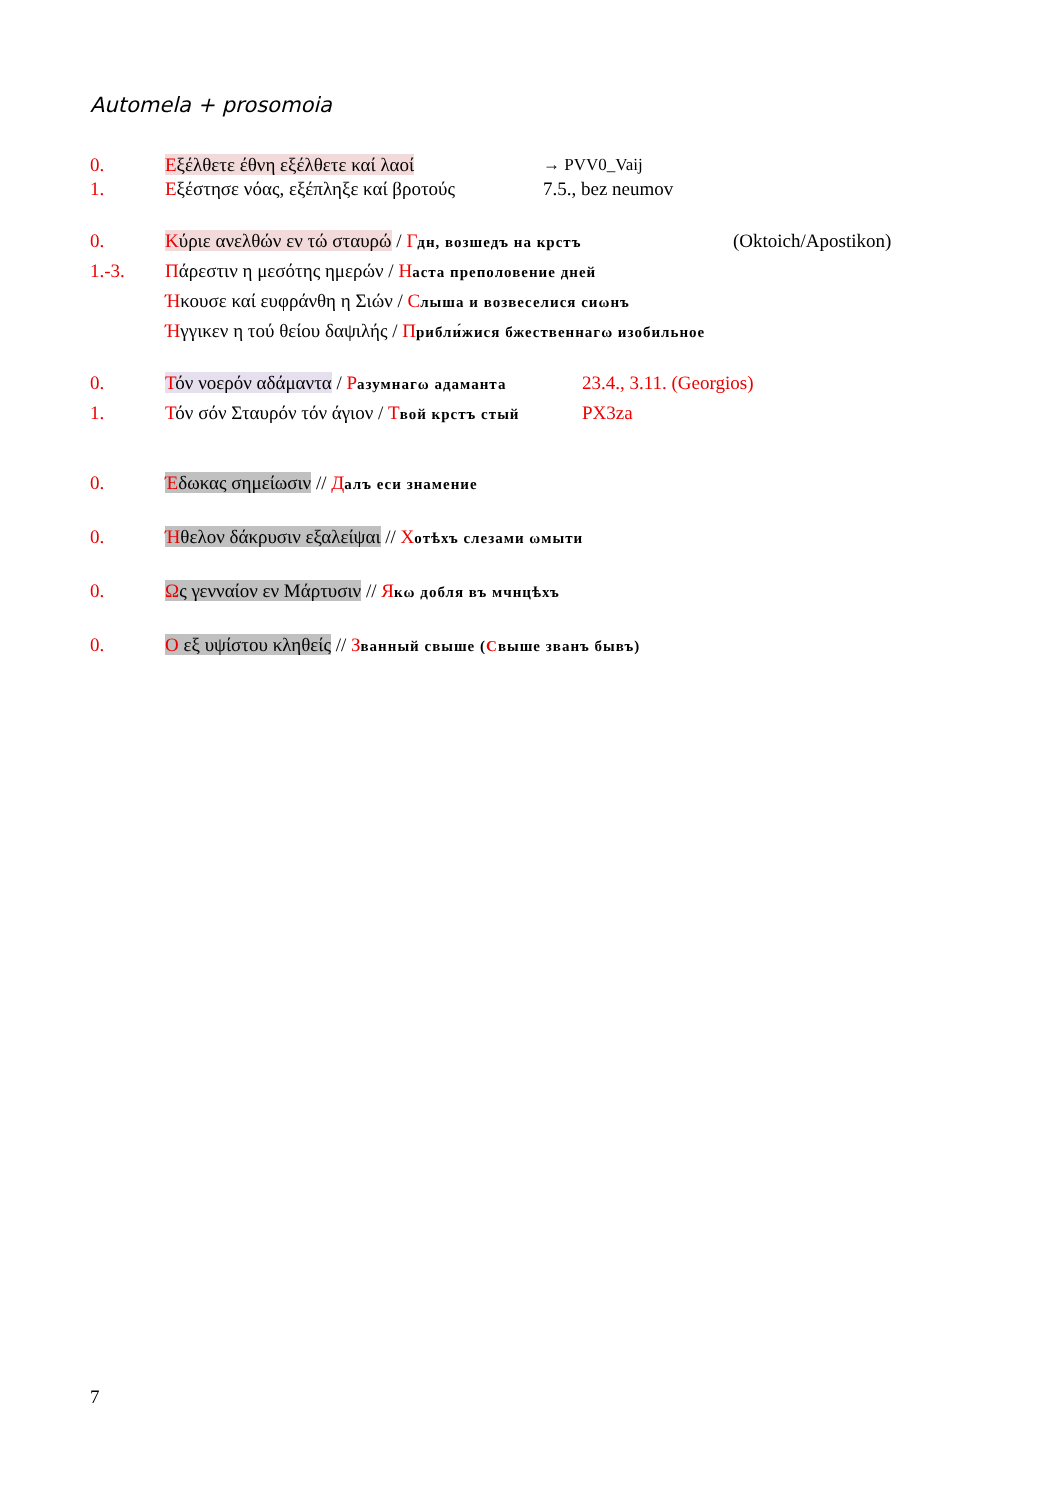Automela + prosomoia
0. Εξέλθετε έθνη εξέλθετε καί λαοί → PVV0_Vaij
1. Εξέστησε νόας, εξέπληξε καί βροτούς 7.5., bez neumov
0. Κύριε ανελθών εν τώ σταυρώ / Гдн, возшедъ на крстъ (Oktoich/Apostikon)
1.-3. Πάρεστιν η μεσότης ημερών / Наста преполовение дней
Ήκουσε καί ευφράνθη η Σιών / Слыша и возвеселися сиωнъ
Ήγγικεν η τού θείου δαψιλής / Прибли́жися бжественнагω изобильное
0. Τόν νοερόν αδάμαντα / Разумнагω адаманта 23.4., 3.11. (Georgios)
1. Τόν σόν Σταυρόν τόν άγιον / Твой крстъ стый PX3za
0. Έδωκας σημείωσιν // Далъ еси знамение
0. Ήθελον δάκρυσιν εξαλείψαι // Хотѣхъ слезами ωмыти
0. Ως γενναίον εν Μάρτυσιν // Якω добля въ мчнцѣхъ
0. Ο εξ υψίστου κληθείς // Званный свыше (Свыше званъ бывъ)
7